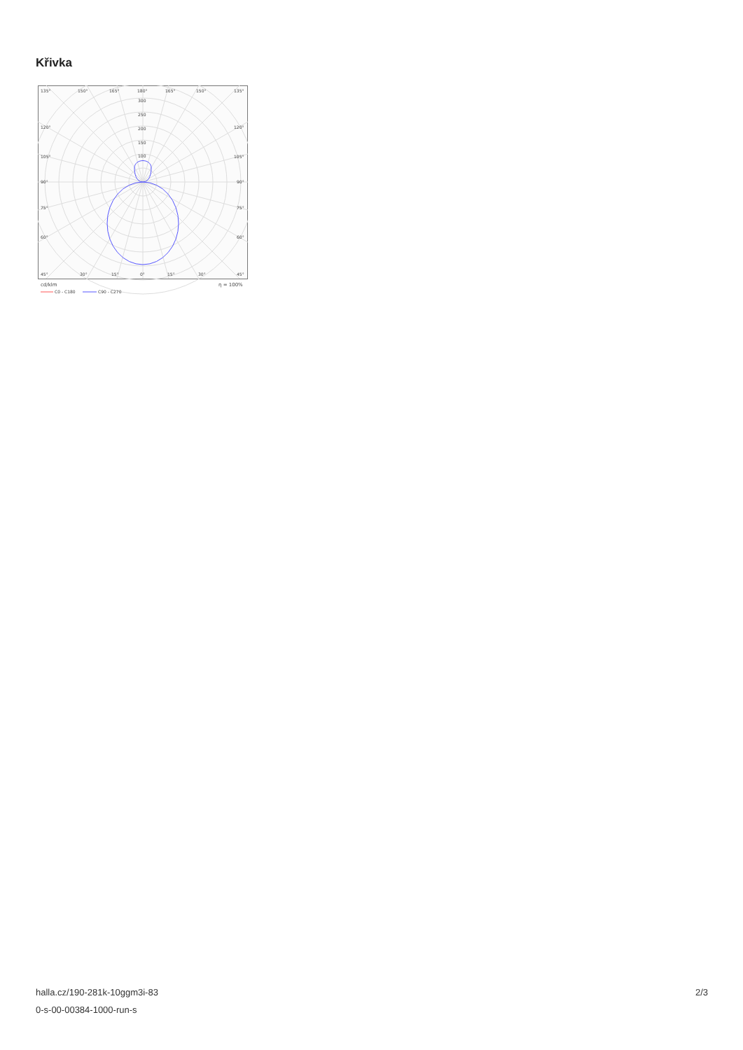Křivka
135°
150°
165°
180°
165°
150°
135°
300
250
200
150
100
120°
120°
105°
105°
90°
90°
75°
75°
60°
60°
45°
30°
15°
0°
15°
30°
45°
cd/klm
η = 100%
C0 - C180
C90 - C270
halla.cz/190-281k-10ggm3i-83
0-s-00-00384-1000-run-s
2/3